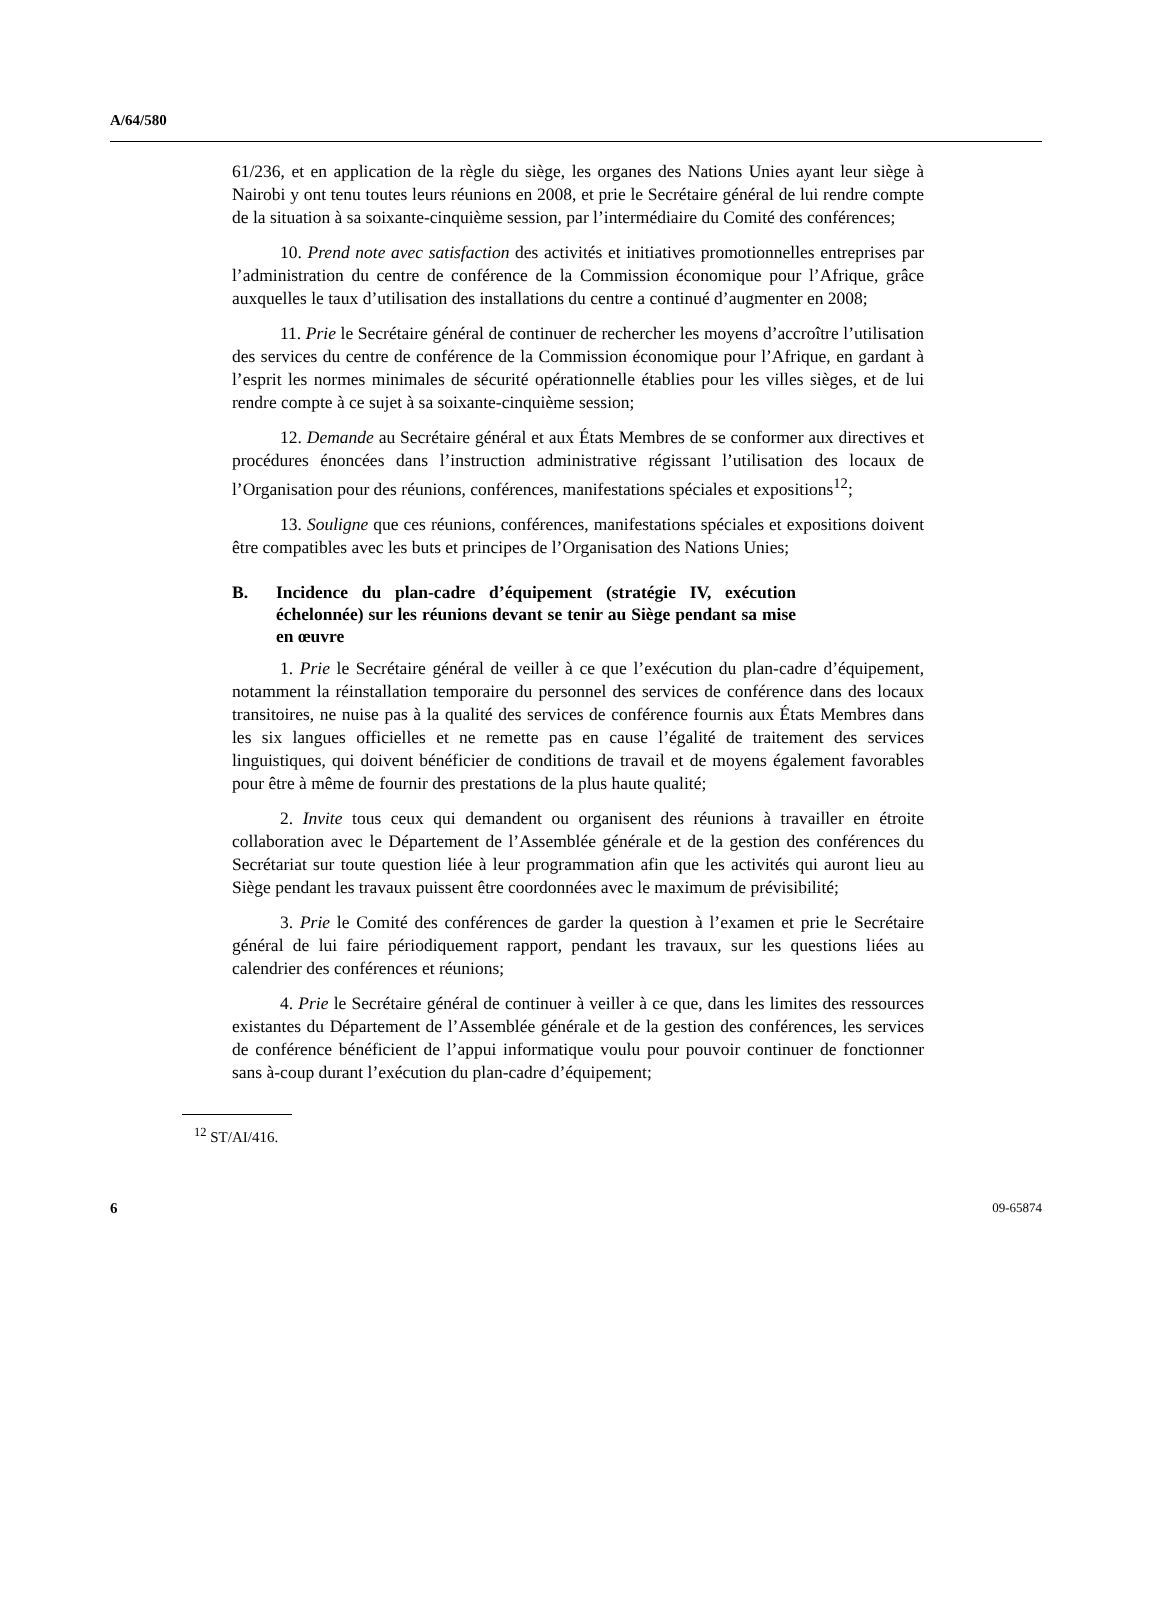A/64/580
61/236, et en application de la règle du siège, les organes des Nations Unies ayant leur siège à Nairobi y ont tenu toutes leurs réunions en 2008, et prie le Secrétaire général de lui rendre compte de la situation à sa soixante-cinquième session, par l’intermédiaire du Comité des conférences;
10. Prend note avec satisfaction des activités et initiatives promotionnelles entreprises par l’administration du centre de conférence de la Commission économique pour l’Afrique, grâce auxquelles le taux d’utilisation des installations du centre a continué d’augmenter en 2008;
11. Prie le Secrétaire général de continuer de rechercher les moyens d’accroître l’utilisation des services du centre de conférence de la Commission économique pour l’Afrique, en gardant à l’esprit les normes minimales de sécurité opérationnelle établies pour les villes sièges, et de lui rendre compte à ce sujet à sa soixante-cinquième session;
12. Demande au Secrétaire général et aux États Membres de se conformer aux directives et procédures énoncées dans l’instruction administrative régissant l’utilisation des locaux de l’Organisation pour des réunions, conférences, manifestations spéciales et expositions<sup>12</sup>;
13. Souligne que ces réunions, conférences, manifestations spéciales et expositions doivent être compatibles avec les buts et principes de l’Organisation des Nations Unies;
B. Incidence du plan-cadre d’équipement (stratégie IV, exécution échelonnée) sur les réunions devant se tenir au Siège pendant sa mise en œuvre
1. Prie le Secrétaire général de veiller à ce que l’exécution du plan-cadre d’équipement, notamment la réinstallation temporaire du personnel des services de conférence dans des locaux transitoires, ne nuise pas à la qualité des services de conférence fournis aux États Membres dans les six langues officielles et ne remette pas en cause l’égalité de traitement des services linguistiques, qui doivent bénéficier de conditions de travail et de moyens également favorables pour être à même de fournir des prestations de la plus haute qualité;
2. Invite tous ceux qui demandent ou organisent des réunions à travailler en étroite collaboration avec le Département de l’Assemblée générale et de la gestion des conférences du Secrétariat sur toute question liée à leur programmation afin que les activités qui auront lieu au Siège pendant les travaux puissent être coordonnées avec le maximum de prévisibilité;
3. Prie le Comité des conférences de garder la question à l’examen et prie le Secrétaire général de lui faire périodiquement rapport, pendant les travaux, sur les questions liées au calendrier des conférences et réunions;
4. Prie le Secrétaire général de continuer à veiller à ce que, dans les limites des ressources existantes du Département de l’Assemblée générale et de la gestion des conférences, les services de conférence bénéficient de l’appui informatique voulu pour pouvoir continuer de fonctionner sans à-coup durant l’exécution du plan-cadre d’équipement;
<sup>12</sup> ST/AI/416.
6 09-65874